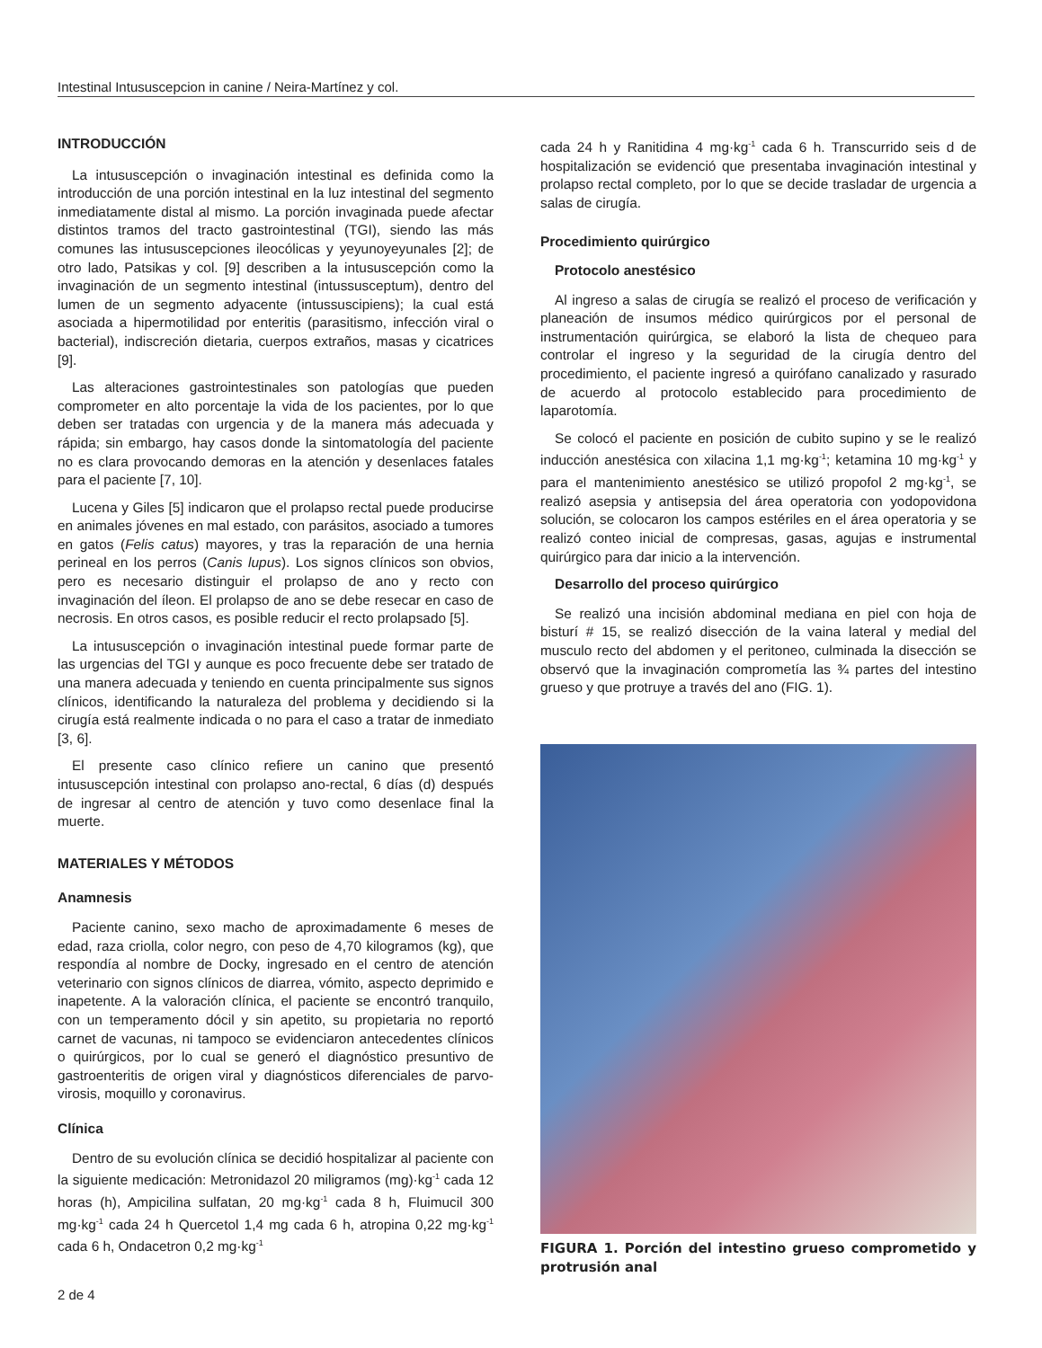Intestinal Intususcepcion in canine / Neira-Martínez y col.
INTRODUCCIÓN
La intususcepción o invaginación intestinal es definida como la introducción de una porción intestinal en la luz intestinal del segmento inmediatamente distal al mismo. La porción invaginada puede afectar distintos tramos del tracto gastrointestinal (TGI), siendo las más comunes las intususcepciones ileocólicas y yeyunoyeyunales [2]; de otro lado, Patsikas y col. [9] describen a la intususcepción como la invaginación de un segmento intestinal (intussusceptum), dentro del lumen de un segmento adyacente (intussuscipiens); la cual está asociada a hipermotilidad por enteritis (parasitismo, infección viral o bacterial), indiscreción dietaria, cuerpos extraños, masas y cicatrices [9].
Las alteraciones gastrointestinales son patologías que pueden comprometer en alto porcentaje la vida de los pacientes, por lo que deben ser tratadas con urgencia y de la manera más adecuada y rápida; sin embargo, hay casos donde la sintomatología del paciente no es clara provocando demoras en la atención y desenlaces fatales para el paciente [7, 10].
Lucena y Giles [5] indicaron que el prolapso rectal puede producirse en animales jóvenes en mal estado, con parásitos, asociado a tumores en gatos (Felis catus) mayores, y tras la reparación de una hernia perineal en los perros (Canis lupus). Los signos clínicos son obvios, pero es necesario distinguir el prolapso de ano y recto con invaginación del íleon. El prolapso de ano se debe resecar en caso de necrosis. En otros casos, es posible reducir el recto prolapsado [5].
La intususcepción o invaginación intestinal puede formar parte de las urgencias del TGI y aunque es poco frecuente debe ser tratado de una manera adecuada y teniendo en cuenta principalmente sus signos clínicos, identificando la naturaleza del problema y decidiendo si la cirugía está realmente indicada o no para el caso a tratar de inmediato [3, 6].
El presente caso clínico refiere un canino que presentó intususcepción intestinal con prolapso ano-rectal, 6 días (d) después de ingresar al centro de atención y tuvo como desenlace final la muerte.
MATERIALES Y MÉTODOS
Anamnesis
Paciente canino, sexo macho de aproximadamente 6 meses de edad, raza criolla, color negro, con peso de 4,70 kilogramos (kg), que respondía al nombre de Docky, ingresado en el centro de atención veterinario con signos clínicos de diarrea, vómito, aspecto deprimido e inapetente. A la valoración clínica, el paciente se encontró tranquilo, con un temperamento dócil y sin apetito, su propietaria no reportó carnet de vacunas, ni tampoco se evidenciaron antecedentes clínicos o quirúrgicos, por lo cual se generó el diagnóstico presuntivo de gastroenteritis de origen viral y diagnósticos diferenciales de parvo-virosis, moquillo y coronavirus.
Clínica
Dentro de su evolución clínica se decidió hospitalizar al paciente con la siguiente medicación: Metronidazol 20 miligramos (mg)·kg<sup>-1</sup> cada 12 horas (h), Ampicilina sulfatan, 20 mg·kg<sup>-1</sup> cada 8 h, Fluimucil 300 mg·kg<sup>-1</sup> cada 24 h Quercetol 1,4 mg cada 6 h, atropina 0,22 mg·kg<sup>-1</sup> cada 6 h, Ondacetron 0,2 mg·kg<sup>-1</sup>
cada 24 h y Ranitidina 4 mg·kg<sup>-1</sup> cada 6 h. Transcurrido seis d de hospitalización se evidenció que presentaba invaginación intestinal y prolapso rectal completo, por lo que se decide trasladar de urgencia a salas de cirugía.
Procedimiento quirúrgico
Protocolo anestésico
Al ingreso a salas de cirugía se realizó el proceso de verificación y planeación de insumos médico quirúrgicos por el personal de instrumentación quirúrgica, se elaboró la lista de chequeo para controlar el ingreso y la seguridad de la cirugía dentro del procedimiento, el paciente ingresó a quirófano canalizado y rasurado de acuerdo al protocolo establecido para procedimiento de laparotomía.
Se colocó el paciente en posición de cubito supino y se le realizó inducción anestésica con xilacina 1,1 mg·kg<sup>-1</sup>; ketamina 10 mg·kg<sup>-1</sup> y para el mantenimiento anestésico se utilizó propofol 2 mg·kg<sup>-1</sup>, se realizó asepsia y antisepsia del área operatoria con yodopovidona solución, se colocaron los campos estériles en el área operatoria y se realizó conteo inicial de compresas, gasas, agujas e instrumental quirúrgico para dar inicio a la intervención.
Desarrollo del proceso quirúrgico
Se realizó una incisión abdominal mediana en piel con hoja de bisturí # 15, se realizó disección de la vaina lateral y medial del musculo recto del abdomen y el peritoneo, culminada la disección se observó que la invaginación comprometía las ¾ partes del intestino grueso y que protruye a través del ano (FIG. 1).
FIGURA 1. Porción del intestino grueso comprometido y protrusión anal
2 de 4